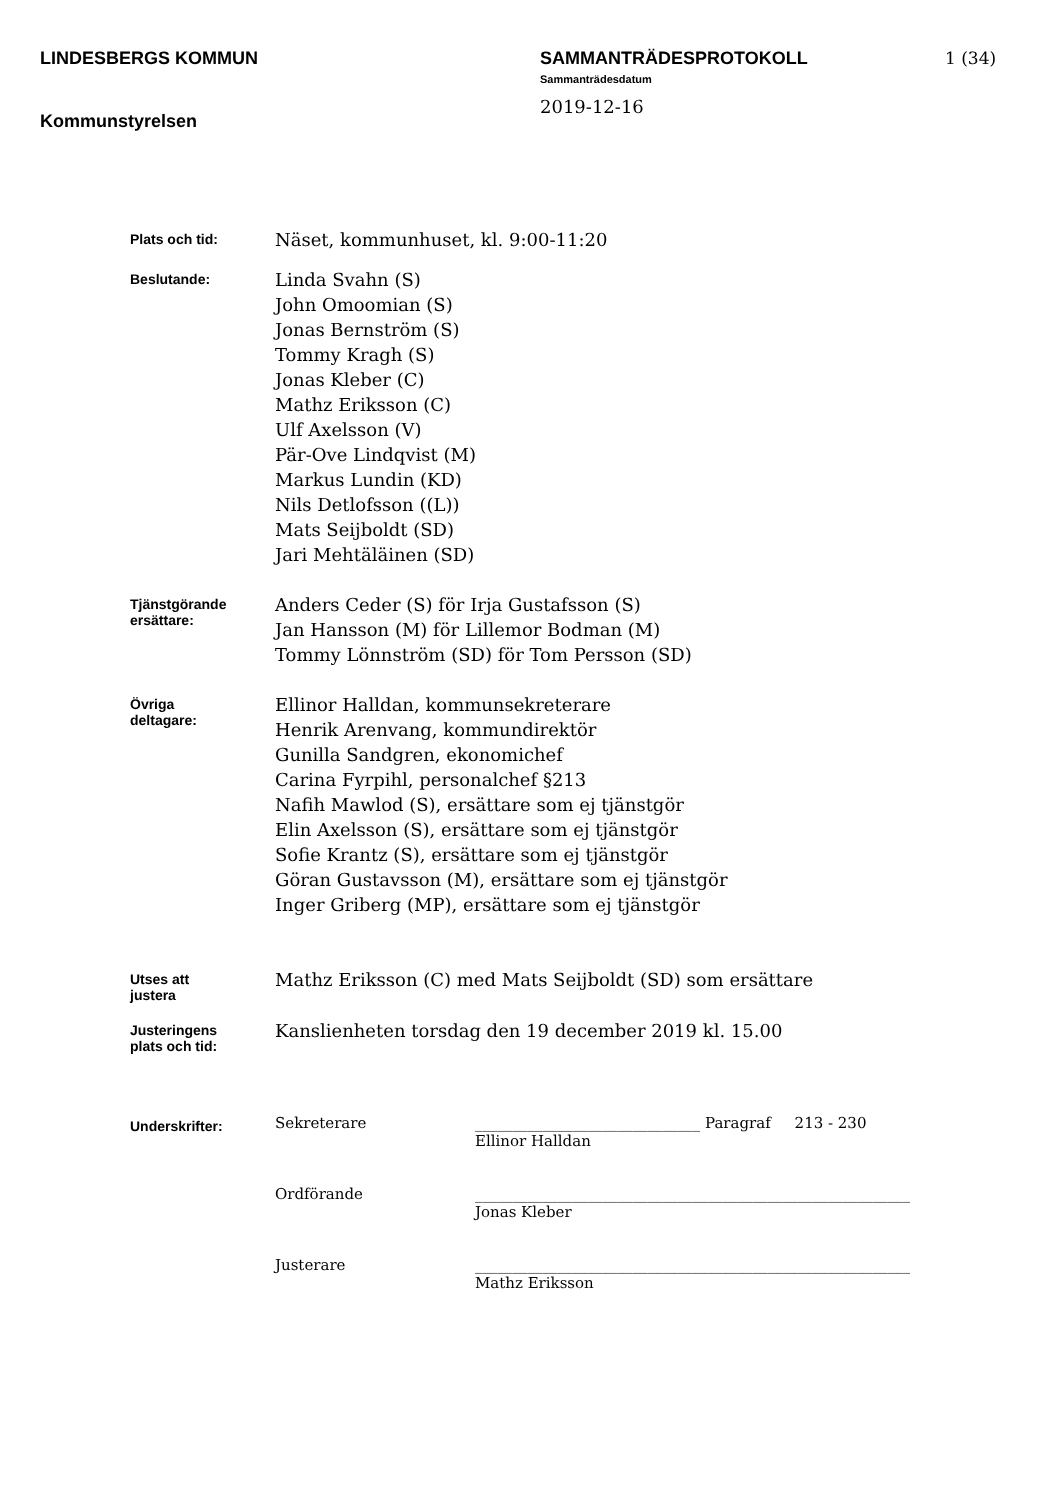LINDESBERGS KOMMUN
Kommunstyrelsen
SAMMANTRÄDESPROTOKOLL
Sammanträdesdatum
2019-12-16
1 (34)
Plats och tid:
Näset, kommunhuset, kl. 9:00-11:20
Beslutande:
Linda Svahn (S)
John Omoomian (S)
Jonas Bernström (S)
Tommy Kragh (S)
Jonas Kleber (C)
Mathz Eriksson (C)
Ulf Axelsson (V)
Pär-Ove Lindqvist (M)
Markus Lundin (KD)
Nils Detlofsson ((L))
Mats Seijboldt (SD)
Jari Mehtäläinen (SD)
Tjänstgörande
ersättare:
Anders Ceder (S) för Irja Gustafsson (S)
Jan Hansson (M) för Lillemor Bodman (M)
Tommy Lönnström (SD) för Tom Persson (SD)
Övriga
deltagare:
Ellinor Halldan, kommunsekreterare
Henrik Arenvang, kommundirektör
Gunilla Sandgren, ekonomichef
Carina Fyrpihl, personalchef §213
Nafih Mawlod (S), ersättare som ej tjänstgör
Elin Axelsson (S), ersättare som ej tjänstgör
Sofie Krantz (S), ersättare som ej tjänstgör
Göran Gustavsson (M), ersättare som ej tjänstgör
Inger Griberg (MP), ersättare som ej tjänstgör
Utses att
justera
Mathz Eriksson (C) med Mats Seijboldt (SD) som ersättare
Justeringens
plats och tid:
Kanslienheten torsdag den 19 december 2019 kl. 15.00
Underskrifter:
Sekreterare ______________________________
Ellinor Halldan
Paragraf 213 - 230
Ordförande __________________________________________________________
Jonas Kleber
Justerare __________________________________________________________
Mathz Eriksson